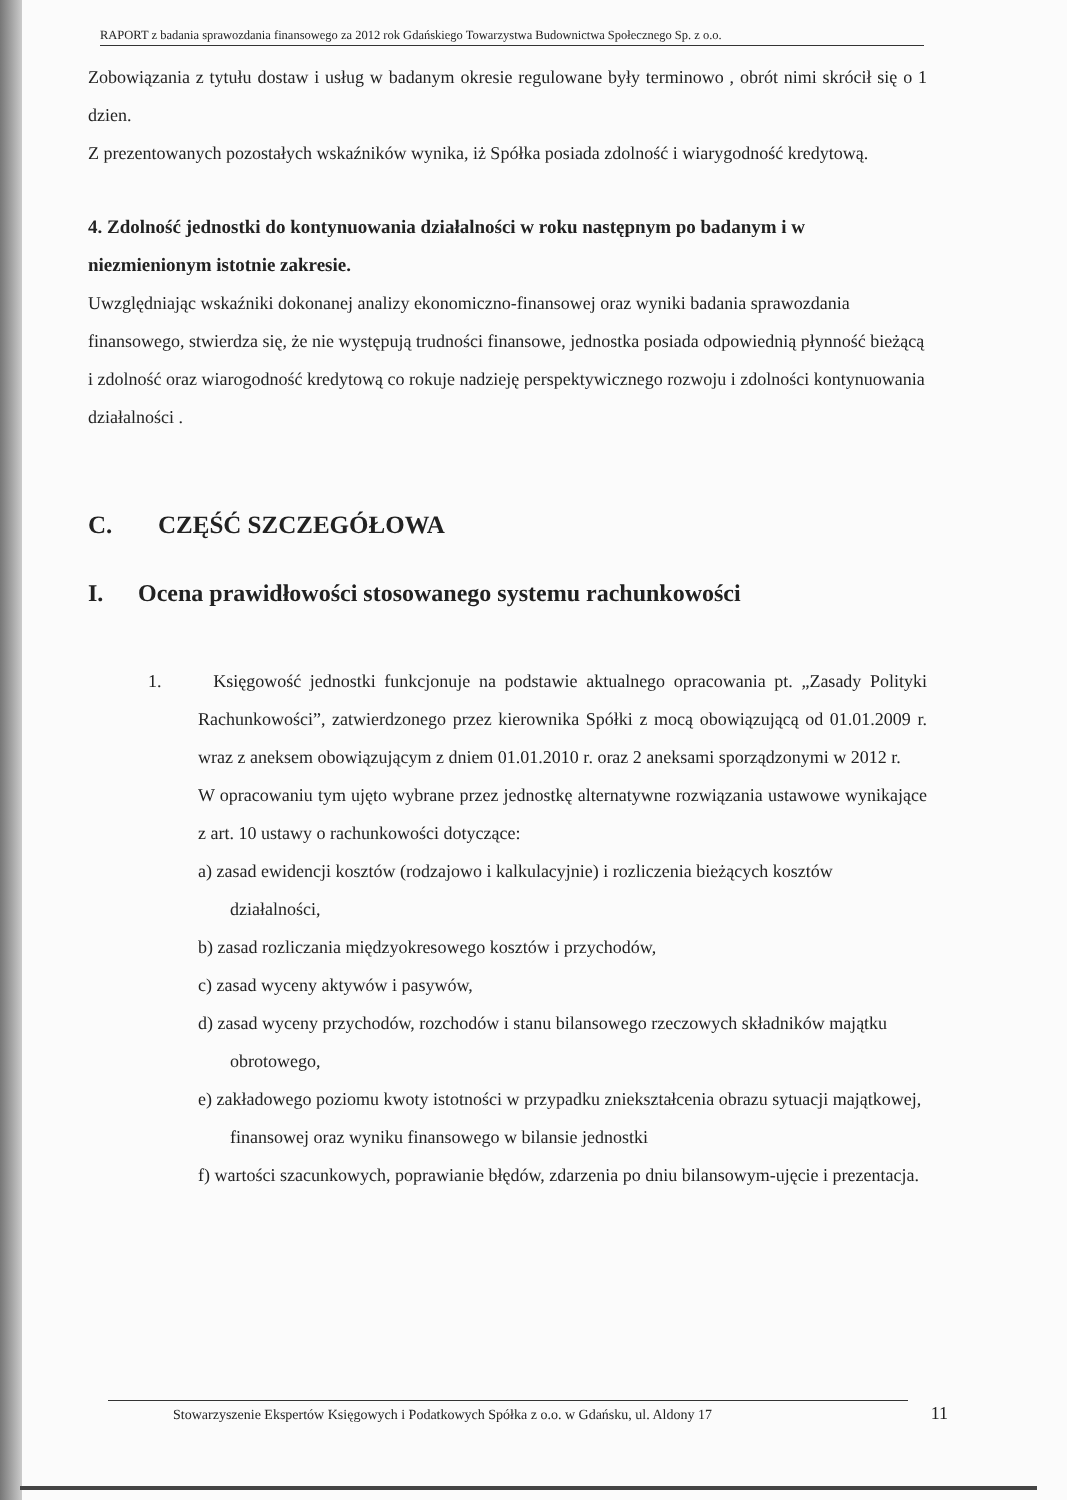RAPORT z badania sprawozdania finansowego za 2012 rok Gdańskiego Towarzystwa Budownictwa Społecznego Sp. z o.o.
Zobowiązania z tytułu dostaw i usług w badanym okresie regulowane były terminowo , obrót nimi skrócił się o 1 dzien.
Z prezentowanych pozostałych wskaźników wynika, iż Spółka posiada zdolność i wiarygodność kredytową.
4. Zdolność jednostki do kontynuowania działalności w roku następnym po badanym i w niezmienionym istotnie zakresie.
Uwzględniając wskaźniki dokonanej analizy ekonomiczno-finansowej oraz wyniki badania sprawozdania finansowego, stwierdza się, że nie występują trudności finansowe, jednostka posiada odpowiednią płynność bieżącą i zdolność oraz wiarogodność kredytową co rokuje nadzieję perspektywicznego rozwoju i zdolności kontynuowania działalności .
C. CZĘŚĆ SZCZEGÓŁOWA
I. Ocena prawidłowości stosowanego systemu rachunkowości
1. Księgowość jednostki funkcjonuje na podstawie aktualnego opracowania pt. „Zasady Polityki Rachunkowości”, zatwierdzonego przez kierownika Spółki z mocą obowiązującą od 01.01.2009 r. wraz z aneksem obowiązującym z dniem 01.01.2010 r. oraz 2 aneksami sporządzonymi w 2012 r.
W opracowaniu tym ujęto wybrane przez jednostkę alternatywne rozwiązania ustawowe wynikające z art. 10 ustawy o rachunkowości dotyczące:
a) zasad ewidencji kosztów (rodzajowo i kalkulacyjnie) i rozliczenia bieżących kosztów działalności,
b) zasad rozliczania międzyokresowego kosztów i przychodów,
c) zasad wyceny aktywów i pasywów,
d) zasad wyceny przychodów, rozchodów i stanu bilansowego rzeczowych składników majątku obrotowego,
e) zakładowego poziomu kwoty istotności w przypadku zniekształcenia obrazu sytuacji majątkowej, finansowej oraz wyniku finansowego w bilansie jednostki
f) wartości szacunkowych, poprawianie błędów, zdarzenia po dniu bilansowym-ujęcie i prezentacja.
Stowarzyszenie Ekspertów Księgowych i Podatkowych Spółka z o.o. w Gdańsku, ul. Aldony 17 11